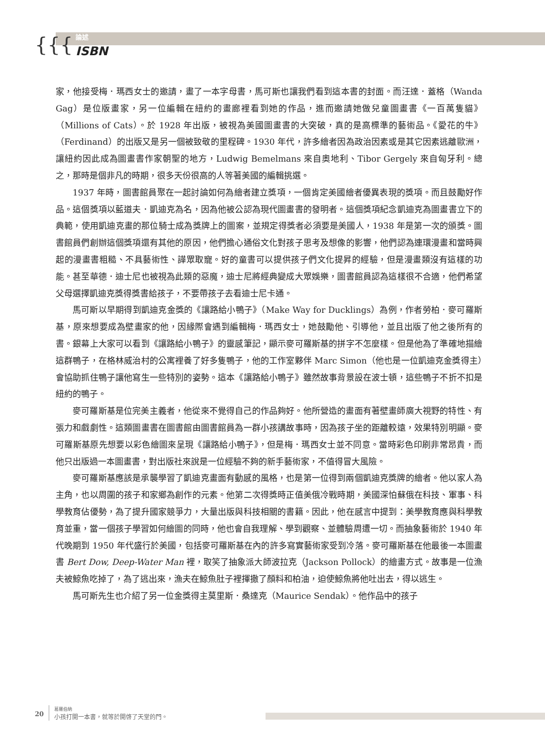{{{
論述
ISBN
家，他接受梅．瑪西女士的邀請，畫了一本字母書，馬可斯也讓我們看到這本書的封面。而汪達．蓋格（Wanda Gag）是位版畫家，另一位編輯在紐約的畫廊裡看到她的作品，進而邀請她做兒童圖畫書《一百萬隻貓》（Millions of Cats）。於 1928 年出版，被視為美國圖畫書的大突破，真的是高標準的藝術品。《愛花的牛》（Ferdinand）的出版又是另一個被致敬的里程碑。1930 年代，許多繪者因為政治因素或是其它因素逃離歐洲，讓紐約因此成為圖畫書作家朝聖的地方，Ludwig Bemelmans 來自奧地利、Tibor Gergely 來自匈牙利。總之，那時是個非凡的時期，很多天份很高的人等著美國的編輯挑選。
1937 年時，圖書館員聚在一起討論如何為繪者建立獎項，一個肯定美國繪者優異表現的獎項。而且鼓勵好作品。這個獎項以藍道夫．凱迪克為名，因為他被公認為現代圖畫書的發明者。這個獎項紀念凱迪克為圖畫書立下的典範，使用凱迪克畫的那位騎士成為獎牌上的圖案，並規定得獎者必須要是美國人，1938 年是第一次的頒獎。圖書館員們創辦這個獎項還有其他的原因，他們擔心通俗文化對孩子思考及想像的影響，他們認為連環漫畫和當時興起的漫畫書粗糙、不具藝術性、譁眾取寵。好的童書可以提供孩子們文化提昇的經驗，但是漫畫類沒有這樣的功能。甚至華德．迪士尼也被視為此類的惡魔，迪士尼將經典變成大眾娛樂，圖書館員認為這樣很不合適，他們希望父母選擇凱迪克獎得獎書給孩子，不要帶孩子去看迪士尼卡通。
馬可斯以早期得到凱迪克金獎的《讓路給小鴨子》（Make Way for Ducklings）為例，作者勞柏．麥可羅斯基，原來想要成為壁畫家的他，因緣際會遇到編輯梅．瑪西女士，她鼓勵他、引導他，並且出版了他之後所有的書。銀幕上大家可以看到《讓路給小鴨子》的靈感筆記，顯示麥可羅斯基的拼字不怎麼樣。但是他為了準確地描繪這群鴨子，在格林威治村的公寓裡養了好多隻鴨子，他的工作室夥伴 Marc Simon（他也是一位凱迪克金獎得主）會協助抓住鴨子讓他寫生一些特別的姿勢。這本《讓路給小鴨子》雖然故事背景設在波士頓，這些鴨子不折不扣是紐約的鴨子。
麥可羅斯基是位完美主義者，他從來不覺得自己的作品夠好。他所營造的畫面有著壁畫師廣大視野的特性、有張力和戲劇性。這類圖畫書在圖書館由圖書館員為一群小孩講故事時，因為孩子坐的距離較遠，效果特別明顯。麥可羅斯基原先想要以彩色繪圖來呈現《讓路給小鴨子》，但是梅．瑪西女士並不同意。當時彩色印刷非常昂貴，而他只出版過一本圖畫書，對出版社來說是一位經驗不夠的新手藝術家，不值得冒大風險。
麥可羅斯基應該是承襲學習了凱迪克畫面有動感的風格，也是第一位得到兩個凱迪克獎牌的繪者。他以家人為主角，也以周圍的孩子和家鄉為創作的元素。他第二次得獎時正值美俄冷戰時期，美國深怕蘇俄在科技、軍事、科學教育佔優勢，為了提升國家競爭力，大量出版與科技相關的書籍。因此，他在感言中提到：美學教育應與科學教育並重，當一個孩子學習如何繪圖的同時，他也會自我理解、學到觀察、並體驗周遭一切。而抽象藝術於 1940 年代晚期到 1950 年代盛行於美國，包括麥可羅斯基在內的許多寫實藝術家受到冷落。麥可羅斯基在他最後一本圖畫書 Bert Dow, Deep-Water Man 裡，取笑了抽象派大師波拉克（Jackson Pollock）的繪畫方式。故事是一位漁夫被鯨魚吃掉了，為了逃出來，漁夫在鯨魚肚子裡揮撒了顏料和柏油，迫使鯨魚將他吐出去，得以逃生。
馬可斯先生也介紹了另一位金獎得主莫里斯．桑達克（Maurice Sendak）。他作品中的孩子
20 葛羅伯納
小孩打開一本書，就等於開啓了天堂的門。